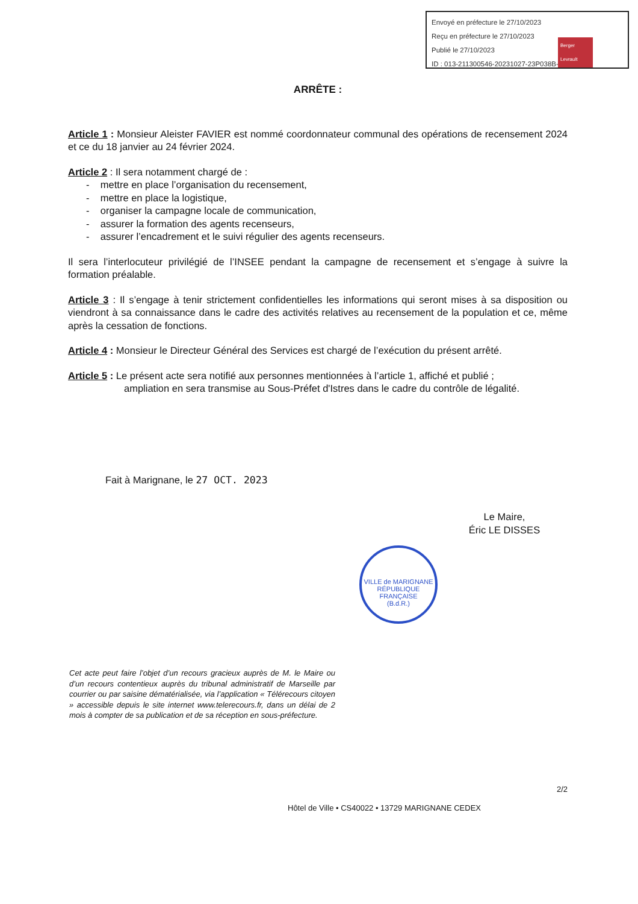Envoyé en préfecture le 27/10/2023
Reçu en préfecture le 27/10/2023
Publié le 27/10/2023
ID : 013-211300546-20231027-23P038B-AR
Berger Levrault
ARRÊTE :
Article 1 : Monsieur Aleister FAVIER est nommé coordonnateur communal des opérations de recensement 2024 et ce du 18 janvier au 24 février 2024.
Article 2 : Il sera notamment chargé de :
- mettre en place l’organisation du recensement,
- mettre en place la logistique,
- organiser la campagne locale de communication,
- assurer la formation des agents recenseurs,
- assurer l’encadrement et le suivi régulier des agents recenseurs.
Il sera l’interlocuteur privilégié de l’INSEE pendant la campagne de recensement et s’engage à suivre la formation préalable.
Article 3 : Il s’engage à tenir strictement confidentielles les informations qui seront mises à sa disposition ou viendront à sa connaissance dans le cadre des activités relatives au recensement de la population et ce, même après la cessation de fonctions.
Article 4 : Monsieur le Directeur Général des Services est chargé de l’exécution du présent arrêté.
Article 5 : Le présent acte sera notifié aux personnes mentionnées à l’article 1, affiché et publié ;
ampliation en sera transmise au Sous-Préfet d'Istres dans le cadre du contrôle de légalité.
Fait à Marignane, le 27 OCT. 2023
Le Maire,
Éric LE DISSES
VILLE de MARIGNANE
RÉPUBLIQUE FRANÇAISE
(B.d.R.)
Cet acte peut faire l’objet d’un recours gracieux auprès de M. le Maire ou d’un recours contentieux auprès du tribunal administratif de Marseille par courrier ou par saisine dématérialisée, via l’application « Télérecours citoyen » accessible depuis le site internet www.telerecours.fr, dans un délai de 2 mois à compter de sa publication et de sa réception en sous-préfecture.
2/2
Hôtel de Ville • CS40022 • 13729 MARIGNANE CEDEX